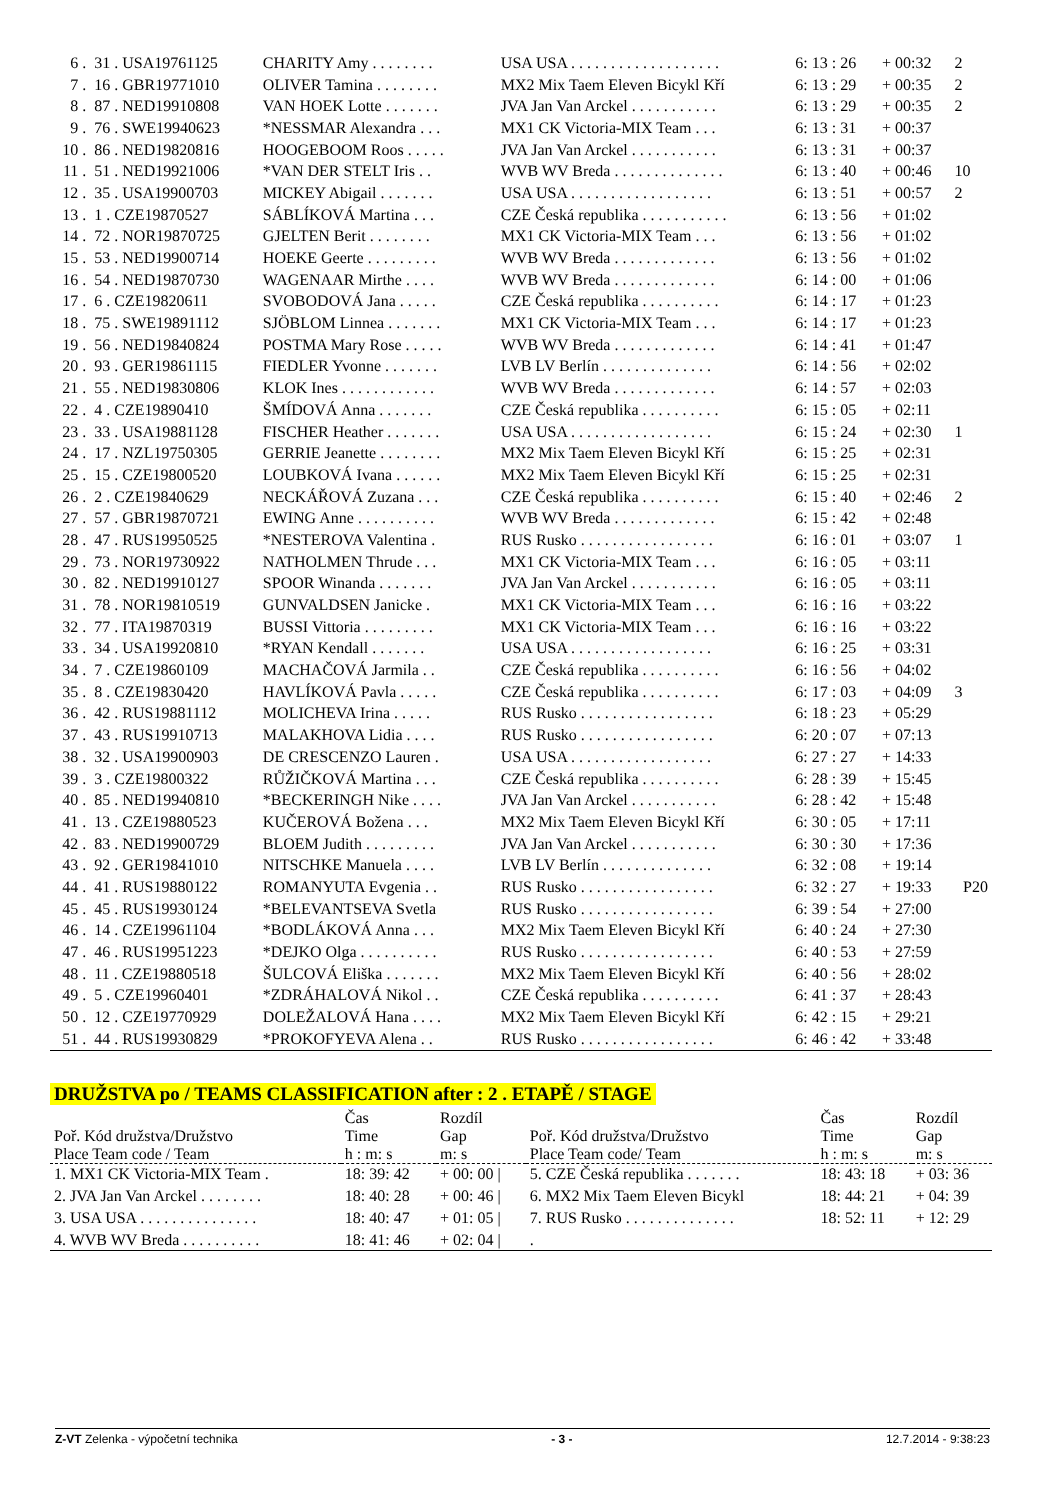| 6 . | 31 . USA19761125 | CHARITY Amy . . . . . . . . | USA USA . . . . . . . . . . . . . . . . . . . | 6: 13 : 26 | + 00:32 | 2 |
| 7 . | 16 . GBR19771010 | OLIVER Tamina . . . . . . . . | MX2 Mix Taem Eleven Bicykl Kří | 6: 13 : 29 | + 00:35 | 2 |
| 8 . | 87 . NED19910808 | VAN HOEK Lotte . . . . . . . | JVA Jan Van Arckel . . . . . . . . . . . | 6: 13 : 29 | + 00:35 | 2 |
| 9 . | 76 . SWE19940623 | *NESSMAR Alexandra . . . | MX1 CK Victoria-MIX Team . . . | 6: 13 : 31 | + 00:37 | |
| 10 . | 86 . NED19820816 | HOOGEBOOM Roos . . . . . | JVA Jan Van Arckel . . . . . . . . . . . | 6: 13 : 31 | + 00:37 | |
| 11 . | 51 . NED19921006 | *VAN DER STELT Iris . . | WVB WV Breda . . . . . . . . . . . . . . | 6: 13 : 40 | + 00:46 | 10 |
| 12 . | 35 . USA19900703 | MICKEY Abigail . . . . . . . | USA USA . . . . . . . . . . . . . . . . . . | 6: 13 : 51 | + 00:57 | 2 |
| 13 . | 1 . CZE19870527 | SÁBLÍKOVÁ Martina . . . | CZE Česká republika . . . . . . . . . . . | 6: 13 : 56 | + 01:02 | |
| 14 . | 72 . NOR19870725 | GJELTEN Berit . . . . . . . . | MX1 CK Victoria-MIX Team . . . | 6: 13 : 56 | + 01:02 | |
| 15 . | 53 . NED19900714 | HOEKE Geerte . . . . . . . . . | WVB WV Breda . . . . . . . . . . . . . | 6: 13 : 56 | + 01:02 | |
| 16 . | 54 . NED19870730 | WAGENAAR Mirthe . . . . | WVB WV Breda . . . . . . . . . . . . . | 6: 14 : 00 | + 01:06 | |
| 17 . | 6 . CZE19820611 | SVOBODOVÁ Jana . . . . . | CZE Česká republika . . . . . . . . . . | 6: 14 : 17 | + 01:23 | |
| 18 . | 75 . SWE19891112 | SJÖBLOM Linnea . . . . . . . | MX1 CK Victoria-MIX Team . . . | 6: 14 : 17 | + 01:23 | |
| 19 . | 56 . NED19840824 | POSTMA Mary Rose . . . . . | WVB WV Breda . . . . . . . . . . . . . | 6: 14 : 41 | + 01:47 | |
| 20 . | 93 . GER19861115 | FIEDLER Yvonne . . . . . . . | LVB LV Berlín . . . . . . . . . . . . . . | 6: 14 : 56 | + 02:02 | |
| 21 . | 55 . NED19830806 | KLOK Ines . . . . . . . . . . . . | WVB WV Breda . . . . . . . . . . . . . | 6: 14 : 57 | + 02:03 | |
| 22 . | 4 . CZE19890410 | ŠMÍDOVÁ Anna . . . . . . . | CZE Česká republika . . . . . . . . . . | 6: 15 : 05 | + 02:11 | |
| 23 . | 33 . USA19881128 | FISCHER Heather . . . . . . . | USA USA . . . . . . . . . . . . . . . . . . | 6: 15 : 24 | + 02:30 | 1 |
| 24 . | 17 . NZL19750305 | GERRIE Jeanette . . . . . . . . | MX2 Mix Taem Eleven Bicykl Kří | 6: 15 : 25 | + 02:31 | |
| 25 . | 15 . CZE19800520 | LOUBKOVÁ Ivana . . . . . . | MX2 Mix Taem Eleven Bicykl Kří | 6: 15 : 25 | + 02:31 | |
| 26 . | 2 . CZE19840629 | NECKÁŘOVÁ Zuzana . . . | CZE Česká republika . . . . . . . . . . | 6: 15 : 40 | + 02:46 | 2 |
| 27 . | 57 . GBR19870721 | EWING Anne . . . . . . . . . . | WVB WV Breda . . . . . . . . . . . . . | 6: 15 : 42 | + 02:48 | |
| 28 . | 47 . RUS19950525 | *NESTEROVA Valentina . | RUS Rusko . . . . . . . . . . . . . . . . . | 6: 16 : 01 | + 03:07 | 1 |
| 29 . | 73 . NOR19730922 | NATHOLMEN Thrude . . . | MX1 CK Victoria-MIX Team . . . | 6: 16 : 05 | + 03:11 | |
| 30 . | 82 . NED19910127 | SPOOR Winanda . . . . . . . | JVA Jan Van Arckel . . . . . . . . . . . | 6: 16 : 05 | + 03:11 | |
| 31 . | 78 . NOR19810519 | GUNVALDSEN Janicke . | MX1 CK Victoria-MIX Team . . . | 6: 16 : 16 | + 03:22 | |
| 32 . | 77 . ITA19870319 | BUSSI Vittoria . . . . . . . . . | MX1 CK Victoria-MIX Team . . . | 6: 16 : 16 | + 03:22 | |
| 33 . | 34 . USA19920810 | *RYAN Kendall . . . . . . . | USA USA . . . . . . . . . . . . . . . . . . | 6: 16 : 25 | + 03:31 | |
| 34 . | 7 . CZE19860109 | MACHAČOVÁ Jarmila . . | CZE Česká republika . . . . . . . . . . | 6: 16 : 56 | + 04:02 | |
| 35 . | 8 . CZE19830420 | HAVLÍKOVÁ Pavla . . . . . | CZE Česká republika . . . . . . . . . . | 6: 17 : 03 | + 04:09 | 3 |
| 36 . | 42 . RUS19881112 | MOLICHEVA Irina . . . . . | RUS Rusko . . . . . . . . . . . . . . . . . | 6: 18 : 23 | + 05:29 | |
| 37 . | 43 . RUS19910713 | MALAKHOVA Lidia . . . . | RUS Rusko . . . . . . . . . . . . . . . . . | 6: 20 : 07 | + 07:13 | |
| 38 . | 32 . USA19900903 | DE CRESCENZO Lauren . | USA USA . . . . . . . . . . . . . . . . . . | 6: 27 : 27 | + 14:33 | |
| 39 . | 3 . CZE19800322 | RŮŽIČKOVÁ Martina . . . | CZE Česká republika . . . . . . . . . . | 6: 28 : 39 | + 15:45 | |
| 40 . | 85 . NED19940810 | *BECKERINGH Nike . . . . | JVA Jan Van Arckel . . . . . . . . . . . | 6: 28 : 42 | + 15:48 | |
| 41 . | 13 . CZE19880523 | KUČEROVÁ Božena . . . | MX2 Mix Taem Eleven Bicykl Kří | 6: 30 : 05 | + 17:11 | |
| 42 . | 83 . NED19900729 | BLOEM Judith . . . . . . . . . | JVA Jan Van Arckel . . . . . . . . . . . | 6: 30 : 30 | + 17:36 | |
| 43 . | 92 . GER19841010 | NITSCHKE Manuela . . . . | LVB LV Berlín . . . . . . . . . . . . . . | 6: 32 : 08 | + 19:14 | |
| 44 . | 41 . RUS19880122 | ROMANYUTA Evgenia . . | RUS Rusko . . . . . . . . . . . . . . . . . | 6: 32 : 27 | + 19:33 | P20 |
| 45 . | 45 . RUS19930124 | *BELEVANTSEVA Svetla | RUS Rusko . . . . . . . . . . . . . . . . . | 6: 39 : 54 | + 27:00 | |
| 46 . | 14 . CZE19961104 | *BODLÁKOVÁ Anna . . . | MX2 Mix Taem Eleven Bicykl Kří | 6: 40 : 24 | + 27:30 | |
| 47 . | 46 . RUS19951223 | *DEJKO Olga . . . . . . . . . . | RUS Rusko . . . . . . . . . . . . . . . . . | 6: 40 : 53 | + 27:59 | |
| 48 . | 11 . CZE19880518 | ŠULCOVÁ Eliška . . . . . . . | MX2 Mix Taem Eleven Bicykl Kří | 6: 40 : 56 | + 28:02 | |
| 49 . | 5 . CZE19960401 | *ZDRÁHALOVÁ Nikol . . | CZE Česká republika . . . . . . . . . . | 6: 41 : 37 | + 28:43 | |
| 50 . | 12 . CZE19770929 | DOLEŽALOVÁ Hana . . . . | MX2 Mix Taem Eleven Bicykl Kří | 6: 42 : 15 | + 29:21 | |
| 51 . | 44 . RUS19930829 | *PROKOFYEVA Alena . . | RUS Rusko . . . . . . . . . . . . . . . . . | 6: 46 : 42 | + 33:48 | |
DRUŽSTVA po / TEAMS CLASSIFICATION after : 2 . ETAPĚ / STAGE
| Poř. Kód družstva/Družstvo Place Team code / Team | Čas Time h : m: s | Rozdíl Gap m: s | Poř. Kód družstva/Družstvo Place Team code/ Team | Čas Time h : m: s | Rozdíl Gap m: s |
| --- | --- | --- | --- | --- | --- |
| 1. MX1 CK Victoria-MIX Team . | 18: 39: 42 | + 00: 00 / | 5. CZE Česká republika . . . . . . . | 18: 43: 18 | + 03: 36 |
| 2. JVA Jan Van Arckel . . . . . . . . | 18: 40: 28 | + 00: 46 / | 6. MX2 Mix Taem Eleven Bicykl | 18: 44: 21 | + 04: 39 |
| 3. USA USA . . . . . . . . . . . . . . . | 18: 40: 47 | + 01: 05 / | 7. RUS Rusko . . . . . . . . . . . . . . | 18: 52: 11 | + 12: 29 |
| 4. WVB WV Breda . . . . . . . . . . | 18: 41: 46 | + 02: 04 / | . | | |
Z-VT Zelenka - výpočetní technika - 3 - 12.7.2014 - 9:38:23